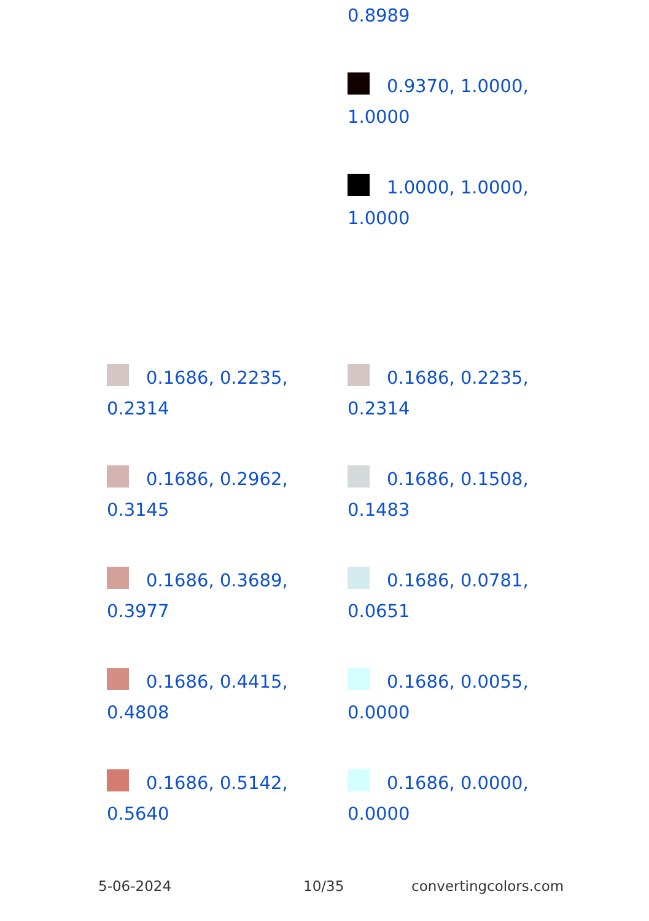0.8989
0.9370, 1.0000, 1.0000
1.0000, 1.0000, 1.0000
0.1686, 0.2235, 0.2314
0.1686, 0.2235, 0.2314
0.1686, 0.2962, 0.3145
0.1686, 0.1508, 0.1483
0.1686, 0.3689, 0.3977
0.1686, 0.0781, 0.0651
0.1686, 0.4415, 0.4808
0.1686, 0.0055, 0.0000
0.1686, 0.5142, 0.5640
0.1686, 0.0000, 0.0000
5-06-2024 10/35 convertingcolors.com